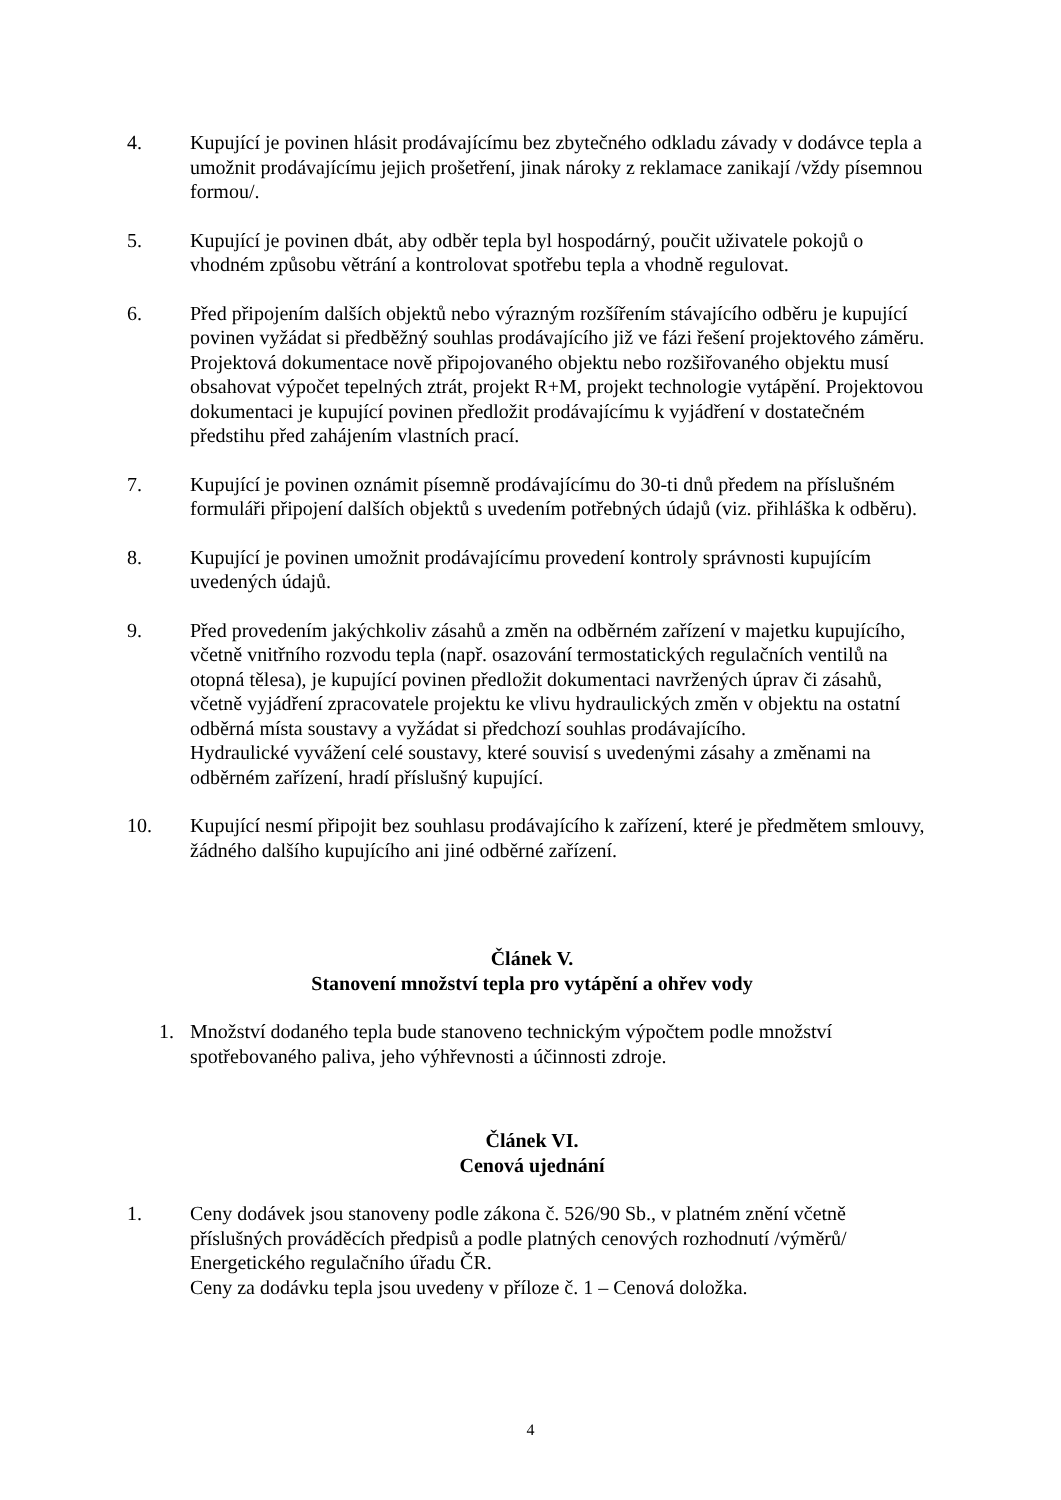4. Kupující je povinen hlásit prodávajícímu bez zbytečného odkladu závady v dodávce tepla a umožnit prodávajícímu jejich prošetření, jinak nároky z reklamace zanikají /vždy písemnou formou/.
5. Kupující je povinen dbát, aby odběr tepla byl hospodárný, poučit uživatele pokojů o vhodném způsobu větrání a kontrolovat spotřebu tepla a vhodně regulovat.
6. Před připojením dalších objektů nebo výrazným rozšířením stávajícího odběru je kupující povinen vyžádat si předběžný souhlas prodávajícího již ve fázi řešení projektového záměru.
Projektová dokumentace nově připojovaného objektu nebo rozšiřovaného objektu musí obsahovat výpočet tepelných ztrát, projekt R+M, projekt technologie vytápění. Projektovou dokumentaci je kupující povinen předložit prodávajícímu k vyjádření v dostatečném předstihu před zahájením vlastních prací.
7. Kupující je povinen oznámit písemně prodávajícímu do 30-ti dnů předem na příslušném formuláři připojení dalších objektů s uvedením potřebných údajů (viz. přihláška k odběru).
8. Kupující je povinen umožnit prodávajícímu provedení kontroly správnosti kupujícím uvedených údajů.
9. Před provedením jakýchkoliv zásahů a změn na odběrném zařízení v majetku kupujícího, včetně vnitřního rozvodu tepla (např. osazování termostatických regulačních ventilů na otopná tělesa), je kupující povinen předložit dokumentaci navržených úprav či zásahů, včetně vyjádření zpracovatele projektu ke vlivu hydraulických změn v objektu na ostatní odběrná místa soustavy a vyžádat si předchozí souhlas prodávajícího.
Hydraulické vyvážení celé soustavy, které souvisí s uvedenými zásahy a změnami na odběrném zařízení, hradí příslušný kupující.
10. Kupující nesmí připojit bez souhlasu prodávajícího k zařízení, které je předmětem smlouvy, žádného dalšího kupujícího ani jiné odběrné zařízení.
Článek V.
Stanovení množství tepla pro vytápění a ohřev vody
1. Množství dodaného tepla bude stanoveno technickým výpočtem podle množství spotřebovaného paliva, jeho výhřevnosti a účinnosti zdroje.
Článek VI.
Cenová ujednání
1. Ceny dodávek jsou stanoveny podle zákona č. 526/90 Sb., v platném znění včetně příslušných prováděcích předpisů a podle platných cenových rozhodnutí /výměrů/ Energetického regulačního úřadu ČR.
Ceny za dodávku tepla jsou uvedeny v příloze č. 1 – Cenová doložka.
4